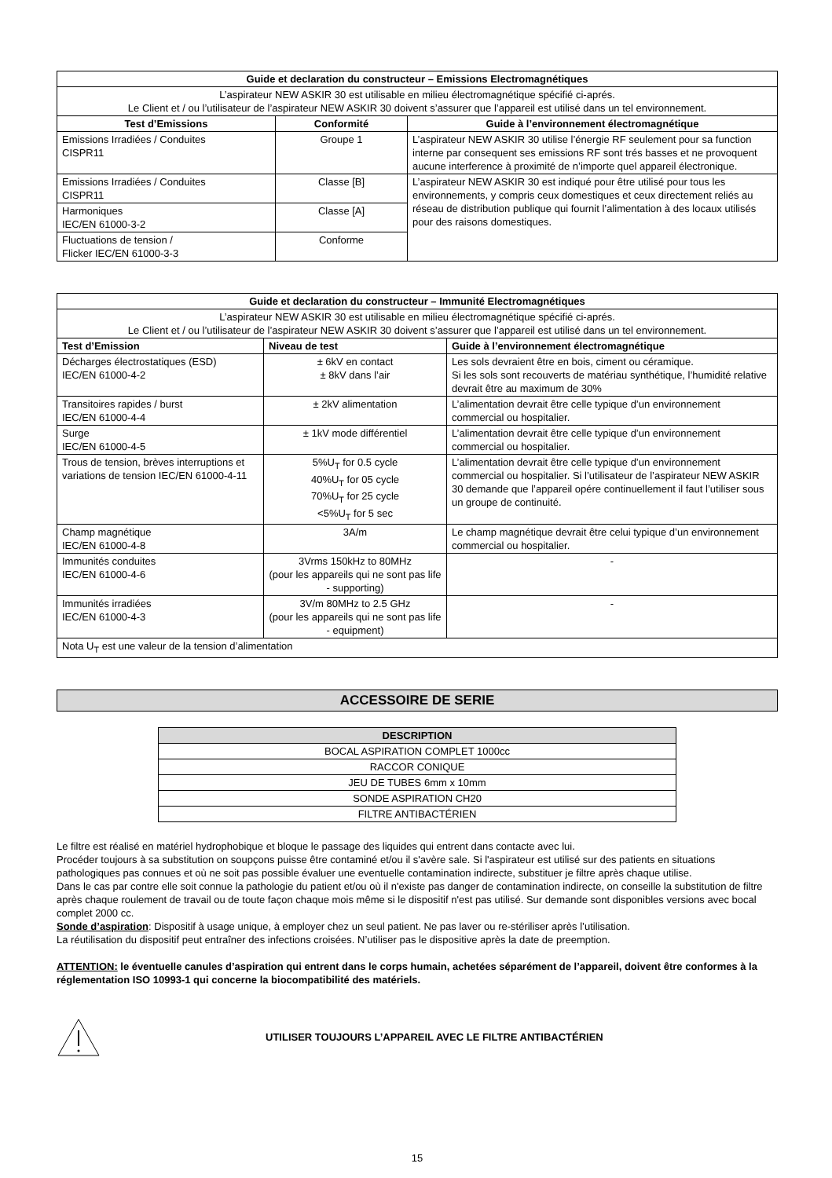| Guide et declaration du constructeur – Emissions Electromagnétiques | | |
| --- | --- | --- |
| L’aspirateur NEW ASKIR 30 est utilisable en milieu électromagnétique spécifié ci-aprés. Le Client et / ou l’utilisateur de l’aspirateur NEW ASKIR 30 doivent s’assurer que l’appareil est utilisé dans un tel environnement. | | |
| Test d’Emissions | Conformité | Guide à l’environnement électromagnétique |
| Emissions Irradiées / Conduites CISPR11 | Groupe 1 | L’aspirateur NEW ASKIR 30 utilise l’énergie RF seulement pour sa function interne par consequent ses emissions RF sont trés basses et ne provoquent aucune interference à proximité de n’importe quel appareil électronique. |
| Emissions Irradiées / Conduites CISPR11 | Classe [B] | L’aspirateur NEW ASKIR 30 est indiqué pour être utilisé pour tous les environnements, y compris ceux domestiques et ceux directement reliés au réseau de distribution publique qui fournit l’alimentation à des locaux utilisés pour des raisons domestiques. |
| Harmoniques IEC/EN 61000-3-2 | Classe [A] | |
| Fluctuations de tension / Flicker IEC/EN 61000-3-3 | Conforme | |
| Guide et declaration du constructeur – Immunité Electromagnétiques | | |
| --- | --- | --- |
| L’aspirateur NEW ASKIR 30 est utilisable en milieu électromagnétique spécifié ci-aprés. Le Client et / ou l’utilisateur de l’aspirateur NEW ASKIR 30 doivent s’assurer que l’appareil est utilisé dans un tel environnement. | | |
| Test d’Emission | Niveau de test | Guide à l’environnement électromagnétique |
| Décharges électrostatiques (ESD) IEC/EN 61000-4-2 | ± 6kV en contact ± 8kV dans l’air | Les sols devraient être en bois, ciment ou céramique. Si les sols sont recouverts de matériau synthétique, l’humidité relative devrait être au maximum de 30% |
| Transitoires rapides / burst IEC/EN 61000-4-4 | ± 2kV alimentation | L’alimentation devrait être celle typique d’un environnement commercial ou hospitalier. |
| Surge IEC/EN 61000-4-5 | ± 1kV mode différentiel | L’alimentation devrait être celle typique d’un environnement commercial ou hospitalier. |
| Trous de tension, brèves interruptions et variations de tension IEC/EN 61000-4-11 | 5%U<sub>T</sub> for 0.5 cycle 40%U<sub>T</sub> for 05 cycle 70%U<sub>T</sub> for 25 cycle <5%U<sub>T</sub> for 5 sec | L’alimentation devrait être celle typique d’un environnement commercial ou hospitalier. Si l’utilisateur de l’aspirateur NEW ASKIR 30 demande que l’appareil opére continuellement il faut l’utiliser sous un groupe de continuité. |
| Champ magnétique IEC/EN 61000-4-8 | 3A/m | Le champ magnétique devrait être celui typique d’un environnement commercial ou hospitalier. |
| Immunités conduites IEC/EN 61000-4-6 | 3Vrms 150kHz to 80MHz (pour les appareils qui ne sont pas life - supporting) | - |
| Immunités irradiées IEC/EN 61000-4-3 | 3V/m 80MHz to 2.5 GHz (pour les appareils qui ne sont pas life - equipment) | - |
| Nota U<sub>T</sub> est une valeur de la tension d’alimentation | | |
ACCESSOIRE DE SERIE
| DESCRIPTION |
| --- |
| BOCAL ASPIRATION COMPLET 1000cc |
| RACCOR CONIQUE |
| JEU DE TUBES 6mm x 10mm |
| SONDE ASPIRATION CH20 |
| FILTRE ANTIBACTÉRIEN |
Le filtre est réalisé en matériel hydrophobique et bloque le passage des liquides qui entrent dans contacte avec lui.
Procéder toujours à sa substitution on soupçons puisse être contaminé et/ou il s'avère sale. Si l'aspirateur est utilisé sur des patients en situations pathologiques pas connues et où ne soit pas possible évaluer une eventuelle contamination indirecte, substituer je filtre après chaque utilise.
Dans le cas par contre elle soit connue la pathologie du patient et/ou où il n'existe pas danger de contamination indirecte, on conseille la substitution de filtre après chaque roulement de travail ou de toute façon chaque mois même si le dispositif n'est pas utilisé. Sur demande sont disponibles versions avec bocal complet 2000 cc.
Sonde d’aspiration: Dispositif à usage unique, à employer chez un seul patient. Ne pas laver ou re-stériliser après l’utilisation.
La réutilisation du dispositif peut entraîner des infections croisées. N’utiliser pas le dispositive après la date de preemption.
ATTENTION: le éventuelle canules d’aspiration qui entrent dans le corps humain, achetées séparément de l’appareil, doivent être conformes à la réglementation ISO 10993-1 qui concerne la biocompatibilité des matériels.
UTILISER TOUJOURS L’APPAREIL AVEC LE FILTRE ANTIBACTÉRIEN
15